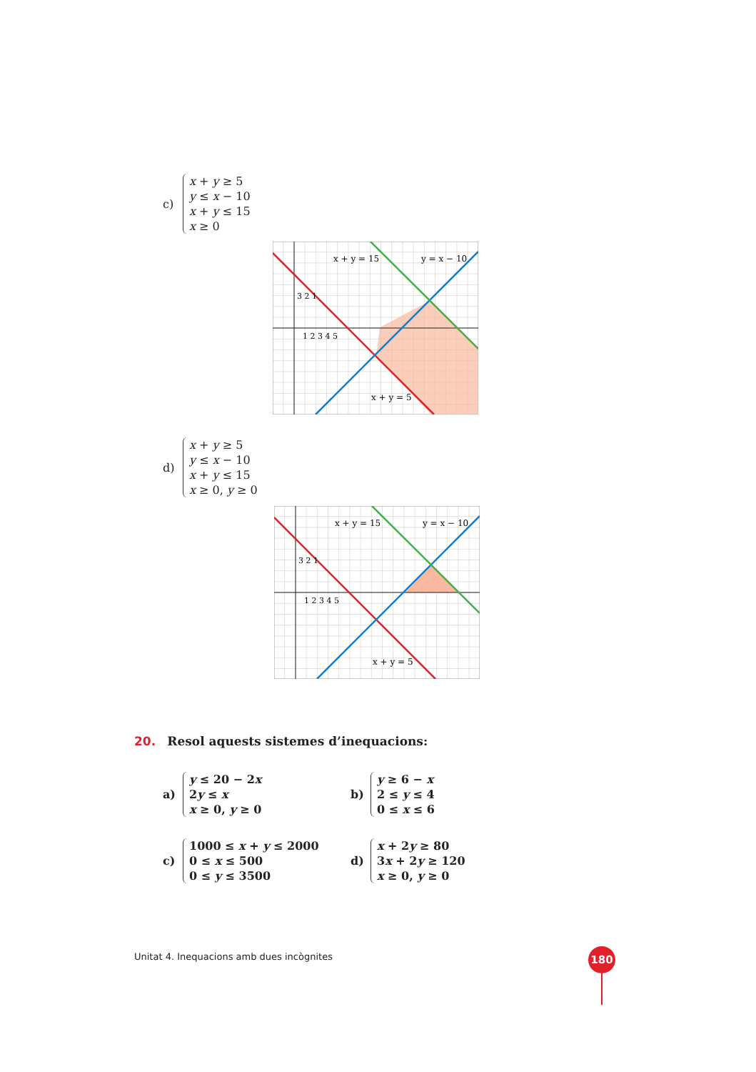c)
x + y ≥ 5
y ≤ x − 10
x + y ≤ 15
x ≥ 0
x + y = 15
y = x − 10
x + y = 5
1 2 3 4 5
3 2 1
d)
x + y ≥ 5
y ≤ x − 10
x + y ≤ 15
x ≥ 0, y ≥ 0
x + y = 15
y = x − 10
x + y = 5
1 2 3 4 5
3 2 1
20. Resol aquests sistemes d’inequacions:
a)
y ≤ 20 − 2x
2y ≤ x
x ≥ 0, y ≥ 0
b)
y ≥ 6 − x
2 ≤ y ≤ 4
0 ≤ x ≤ 6
c)
1000 ≤ x + y ≤ 2000
0 ≤ x ≤ 500
0 ≤ y ≤ 3500
d)
x + 2y ≥ 80
3x + 2y ≥ 120
x ≥ 0, y ≥ 0
Unitat 4. Inequacions amb dues incògnites
180